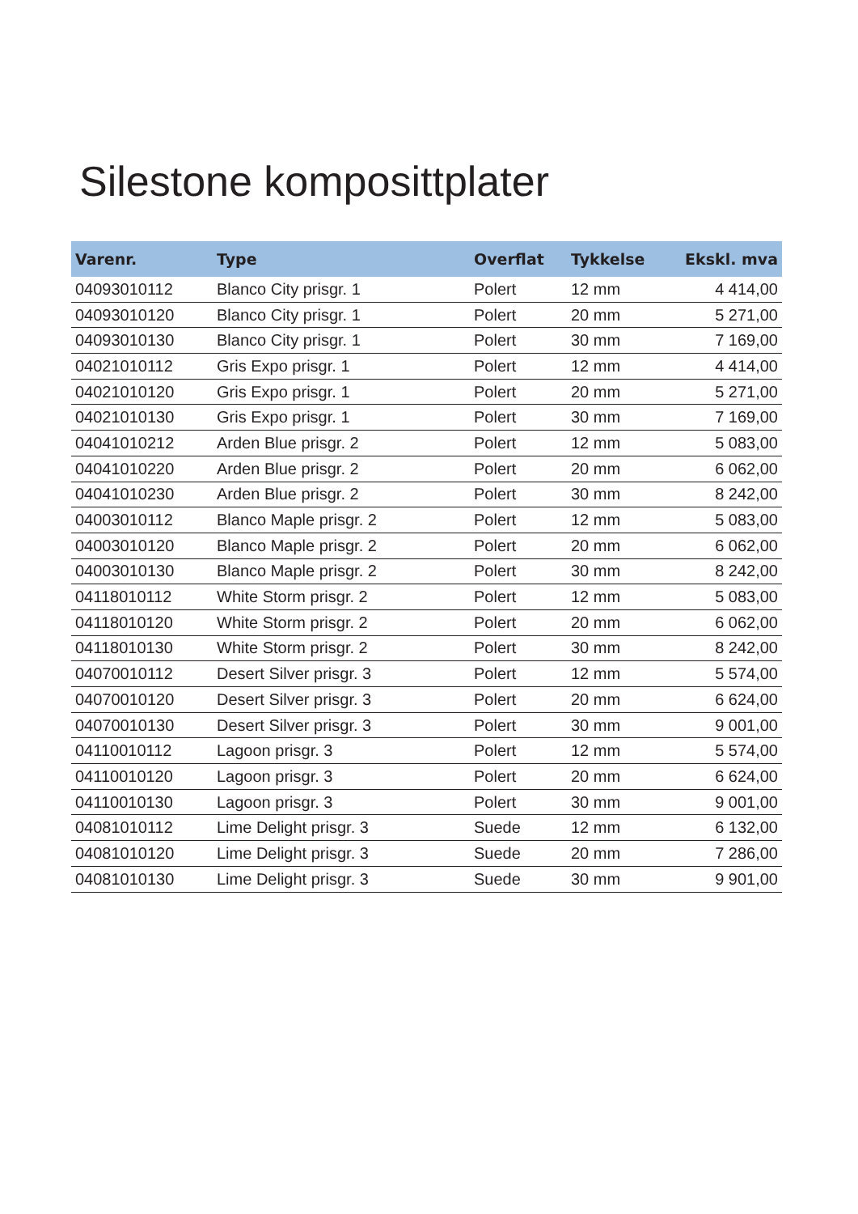Silestone komposittplater
| Varenr. | Type | Overflat | Tykkelse | Ekskl. mva |
| --- | --- | --- | --- | --- |
| 04093010112 | Blanco City prisgr. 1 | Polert | 12 mm | 4 414,00 |
| 04093010120 | Blanco City prisgr. 1 | Polert | 20 mm | 5 271,00 |
| 04093010130 | Blanco City prisgr. 1 | Polert | 30 mm | 7 169,00 |
| 04021010112 | Gris Expo prisgr. 1 | Polert | 12 mm | 4 414,00 |
| 04021010120 | Gris Expo prisgr. 1 | Polert | 20 mm | 5 271,00 |
| 04021010130 | Gris Expo prisgr. 1 | Polert | 30 mm | 7 169,00 |
| 04041010212 | Arden Blue prisgr. 2 | Polert | 12 mm | 5 083,00 |
| 04041010220 | Arden Blue prisgr. 2 | Polert | 20 mm | 6 062,00 |
| 04041010230 | Arden Blue prisgr. 2 | Polert | 30 mm | 8 242,00 |
| 04003010112 | Blanco Maple prisgr. 2 | Polert | 12 mm | 5 083,00 |
| 04003010120 | Blanco Maple prisgr. 2 | Polert | 20 mm | 6 062,00 |
| 04003010130 | Blanco Maple prisgr. 2 | Polert | 30 mm | 8 242,00 |
| 04118010112 | White Storm prisgr. 2 | Polert | 12 mm | 5 083,00 |
| 04118010120 | White Storm prisgr. 2 | Polert | 20 mm | 6 062,00 |
| 04118010130 | White Storm prisgr. 2 | Polert | 30 mm | 8 242,00 |
| 04070010112 | Desert Silver prisgr. 3 | Polert | 12 mm | 5 574,00 |
| 04070010120 | Desert Silver prisgr. 3 | Polert | 20 mm | 6 624,00 |
| 04070010130 | Desert Silver prisgr. 3 | Polert | 30 mm | 9 001,00 |
| 04110010112 | Lagoon prisgr. 3 | Polert | 12 mm | 5 574,00 |
| 04110010120 | Lagoon prisgr. 3 | Polert | 20 mm | 6 624,00 |
| 04110010130 | Lagoon prisgr. 3 | Polert | 30 mm | 9 001,00 |
| 04081010112 | Lime Delight prisgr. 3 | Suede | 12 mm | 6 132,00 |
| 04081010120 | Lime Delight prisgr. 3 | Suede | 20 mm | 7 286,00 |
| 04081010130 | Lime Delight prisgr. 3 | Suede | 30 mm | 9 901,00 |